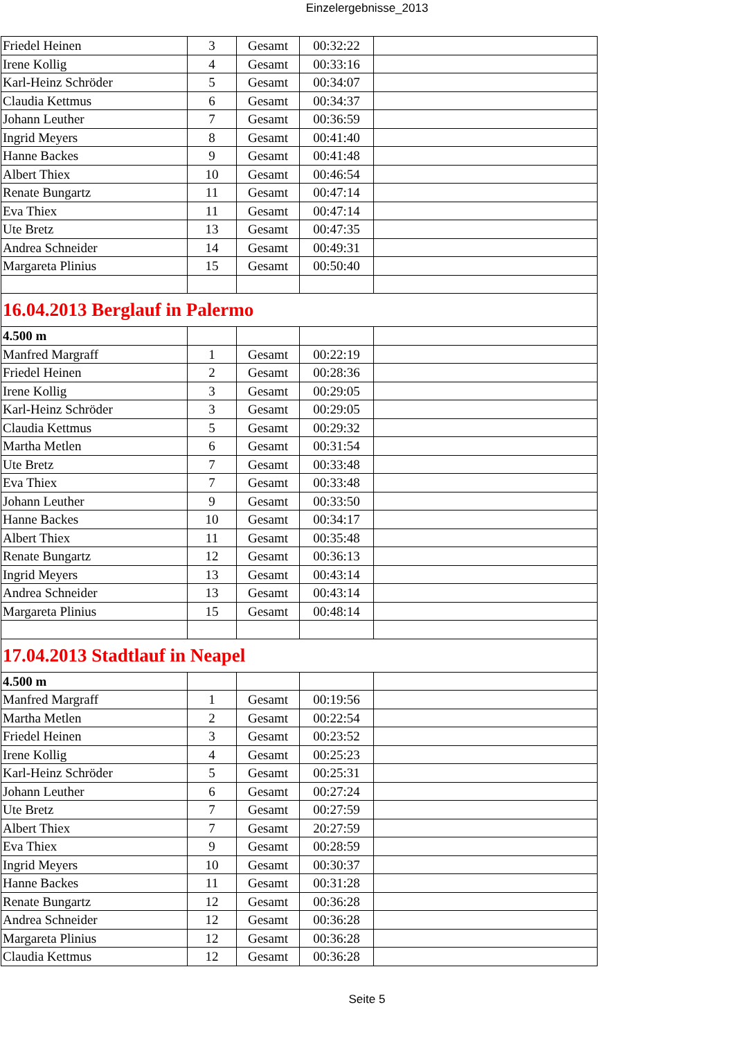Einzelergebnisse_2013
| Friedel Heinen | 3 | Gesamt | 00:32:22 | |
| Irene Kollig | 4 | Gesamt | 00:33:16 | |
| Karl-Heinz Schröder | 5 | Gesamt | 00:34:07 | |
| Claudia Kettmus | 6 | Gesamt | 00:34:37 | |
| Johann Leuther | 7 | Gesamt | 00:36:59 | |
| Ingrid Meyers | 8 | Gesamt | 00:41:40 | |
| Hanne Backes | 9 | Gesamt | 00:41:48 | |
| Albert Thiex | 10 | Gesamt | 00:46:54 | |
| Renate Bungartz | 11 | Gesamt | 00:47:14 | |
| Eva Thiex | 11 | Gesamt | 00:47:14 | |
| Ute Bretz | 13 | Gesamt | 00:47:35 | |
| Andrea Schneider | 14 | Gesamt | 00:49:31 | |
| Margareta Plinius | 15 | Gesamt | 00:50:40 | |
| 16.04.2013 Berglauf in Palermo | | | | |
| 4.500 m | | | | |
| Manfred Margraff | 1 | Gesamt | 00:22:19 | |
| Friedel Heinen | 2 | Gesamt | 00:28:36 | |
| Irene Kollig | 3 | Gesamt | 00:29:05 | |
| Karl-Heinz Schröder | 3 | Gesamt | 00:29:05 | |
| Claudia Kettmus | 5 | Gesamt | 00:29:32 | |
| Martha Metlen | 6 | Gesamt | 00:31:54 | |
| Ute Bretz | 7 | Gesamt | 00:33:48 | |
| Eva Thiex | 7 | Gesamt | 00:33:48 | |
| Johann Leuther | 9 | Gesamt | 00:33:50 | |
| Hanne Backes | 10 | Gesamt | 00:34:17 | |
| Albert Thiex | 11 | Gesamt | 00:35:48 | |
| Renate Bungartz | 12 | Gesamt | 00:36:13 | |
| Ingrid Meyers | 13 | Gesamt | 00:43:14 | |
| Andrea Schneider | 13 | Gesamt | 00:43:14 | |
| Margareta Plinius | 15 | Gesamt | 00:48:14 | |
| 17.04.2013 Stadtlauf in Neapel | | | | |
| 4.500 m | | | | |
| Manfred Margraff | 1 | Gesamt | 00:19:56 | |
| Martha Metlen | 2 | Gesamt | 00:22:54 | |
| Friedel Heinen | 3 | Gesamt | 00:23:52 | |
| Irene Kollig | 4 | Gesamt | 00:25:23 | |
| Karl-Heinz Schröder | 5 | Gesamt | 00:25:31 | |
| Johann Leuther | 6 | Gesamt | 00:27:24 | |
| Ute Bretz | 7 | Gesamt | 00:27:59 | |
| Albert Thiex | 7 | Gesamt | 20:27:59 | |
| Eva Thiex | 9 | Gesamt | 00:28:59 | |
| Ingrid Meyers | 10 | Gesamt | 00:30:37 | |
| Hanne Backes | 11 | Gesamt | 00:31:28 | |
| Renate Bungartz | 12 | Gesamt | 00:36:28 | |
| Andrea Schneider | 12 | Gesamt | 00:36:28 | |
| Margareta Plinius | 12 | Gesamt | 00:36:28 | |
| Claudia Kettmus | 12 | Gesamt | 00:36:28 | |
Seite 5